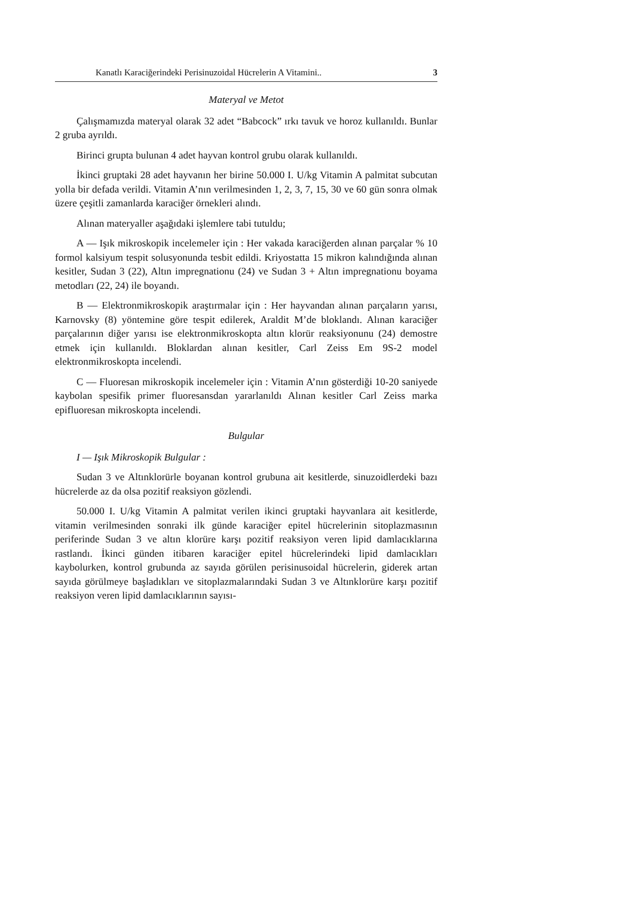Kanatlı Karaciğerindeki Perisinuzoidal Hücrelerin A Vitamini.. 3
Materyal ve Metot
Çalışmamızda materyal olarak 32 adet “Babcock” ırkı tavuk ve horoz kullanıldı. Bunlar 2 gruba ayrıldı.
Birinci grupta bulunan 4 adet hayvan kontrol grubu olarak kullanıldı.
İkinci gruptaki 28 adet hayvanın her birine 50.000 I. U/kg Vitamin A palmitat subcutan yolla bir defada verildi. Vitamin A’nın verilmesinden 1, 2, 3, 7, 15, 30 ve 60 gün sonra olmak üzere çeşitli zamanlarda karaciğer örnekleri alındı.
Alınan materyaller aşağıdaki işlemlere tabi tutuldu;
A — Işık mikroskopik incelemeler için : Her vakada karaciğerden alınan parçalar % 10 formol kalsiyum tespit solusyonunda tesbit edildi. Kriyostatta 15 mikron kalındığında alınan kesitler, Sudan 3 (22), Altın impregnationu (24) ve Sudan 3 + Altın impregnationu boyama metodları (22, 24) ile boyandı.
B — Elektronmikroskopik araştırmalar için : Her hayvandan alınan parçaların yarısı, Karnovsky (8) yöntemine göre tespit edilerek, Araldit M’de bloklandı. Alınan karaciğer parçalarının diğer yarısı ise elektronmikroskopta altın klorür reaksiyonunu (24) demostre etmek için kullanıldı. Bloklardan alınan kesitler, Carl Zeiss Em 9S-2 model elektronmikroskopta incelendi.
C — Fluoresan mikroskopik incelemeler için : Vitamin A’nın gösterdiği 10-20 saniyede kaybolan spesifik primer fluoresansdan yararlanıldı Alınan kesitler Carl Zeiss marka epifluoresan mikroskopta incelendi.
Bulgular
I — Işık Mikroskopik Bulgular :
Sudan 3 ve Altınklorürle boyanan kontrol grubuna ait kesitlerde, sinuzoidlerdeki bazı hücrelerde az da olsa pozitif reaksiyon gözlendi.
50.000 I. U/kg Vitamin A palmitat verilen ikinci gruptaki hayvanlara ait kesitlerde, vitamin verilmesinden sonraki ilk günde karaciğer epitel hücrelerinin sitoplazmasının periferinde Sudan 3 ve altın klorüre karşı pozitif reaksiyon veren lipid damlacıklarına rastlandı. İkinci günden itibaren karaciğer epitel hücrelerindeki lipid damlacıkları kaybolurken, kontrol grubunda az sayıda görülen perisinusoidal hücrelerin, giderek artan sayıda görülmeye başladıkları ve sitoplazmalarındaki Sudan 3 ve Altınklorüre karşı pozitif reaksiyon veren lipid damlacıklarının sayısı-